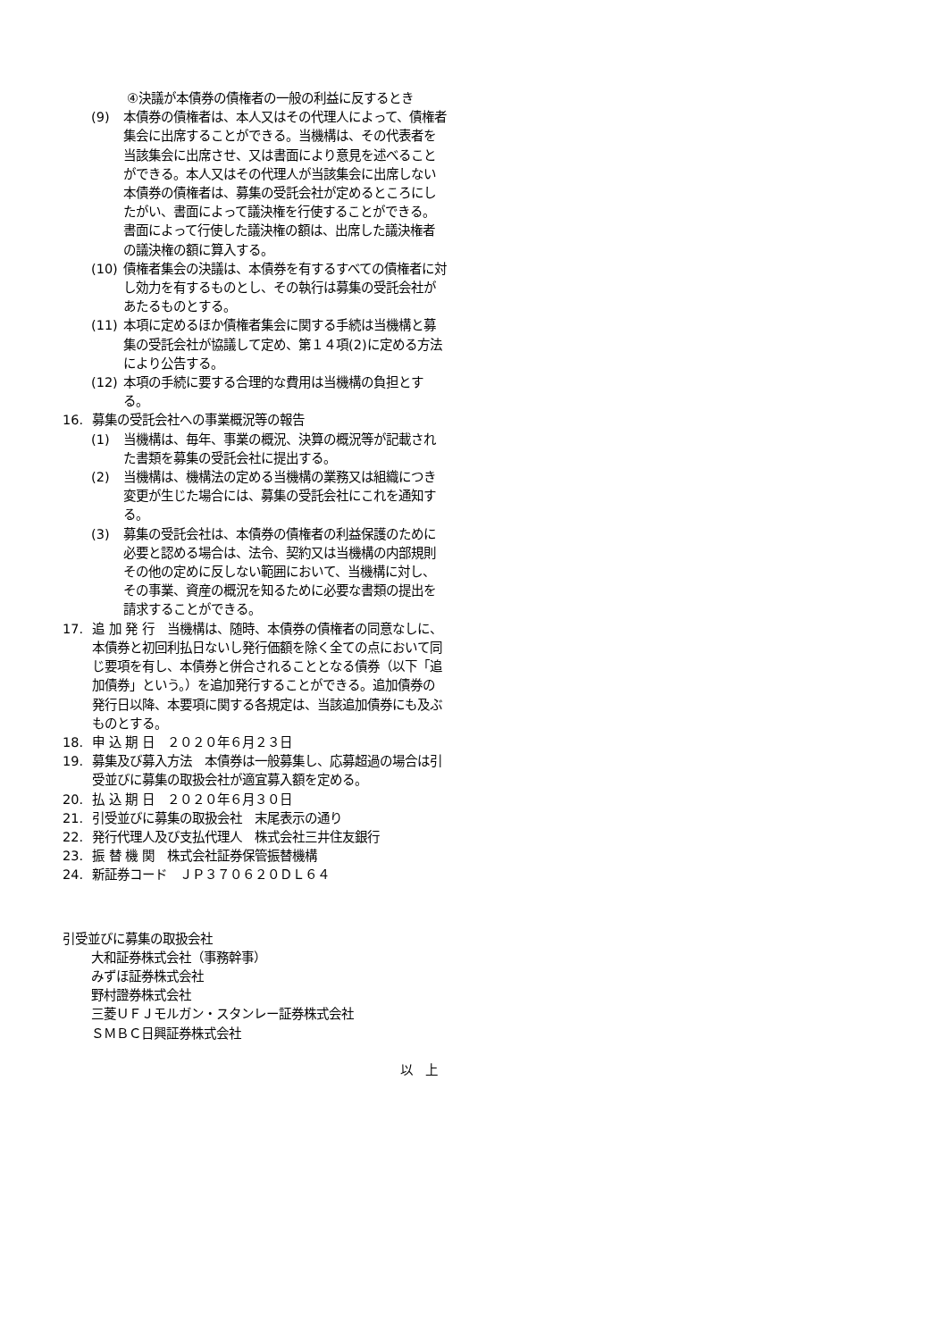④決議が本債券の債権者の一般の利益に反するとき
(9) 本債券の債権者は、本人又はその代理人によって、債権者集会に出席することができる。当機構は、その代表者を当該集会に出席させ、又は書面により意見を述べることができる。本人又はその代理人が当該集会に出席しない本債券の債権者は、募集の受託会社が定めるところにしたがい、書面によって議決権を行使することができる。書面によって行使した議決権の額は、出席した議決権者の議決権の額に算入する。
(10) 債権者集会の決議は、本債券を有するすべての債権者に対し効力を有するものとし、その執行は募集の受託会社があたるものとする。
(11) 本項に定めるほか債権者集会に関する手続は当機構と募集の受託会社が協議して定め、第１４項(2)に定める方法により公告する。
(12) 本項の手続に要する合理的な費用は当機構の負担とする。
16. 募集の受託会社への事業概況等の報告
(1) 当機構は、毎年、事業の概況、決算の概況等が記載された書類を募集の受託会社に提出する。
(2) 当機構は、機構法の定める当機構の業務又は組織につき変更が生じた場合には、募集の受託会社にこれを通知する。
(3) 募集の受託会社は、本債券の債権者の利益保護のために必要と認める場合は、法令、契約又は当機構の内部規則その他の定めに反しない範囲において、当機構に対し、その事業、資産の概況を知るために必要な書類の提出を請求することができる。
17. 追 加 発 行　当機構は、随時、本債券の債権者の同意なしに、本債券と初回利払日ないし発行価額を除く全ての点において同じ要項を有し、本債券と併合されることとなる債券（以下「追加債券」という。）を追加発行することができる。追加債券の発行日以降、本要項に関する各規定は、当該追加債券にも及ぶものとする。
18. 申 込 期 日　２０２０年６月２３日
19. 募集及び募入方法　本債券は一般募集し、応募超過の場合は引受並びに募集の取扱会社が適宜募入額を定める。
20. 払 込 期 日　２０２０年６月３０日
21. 引受並びに募集の取扱会社　末尾表示の通り
22. 発行代理人及び支払代理人　株式会社三井住友銀行
23. 振 替 機 関　株式会社証券保管振替機構
24. 新証券コード　ＪＰ３７０６２０ＤＬ６４
引受並びに募集の取扱会社
大和証券株式会社（事務幹事）
みずほ証券株式会社
野村證券株式会社
三菱ＵＦＪモルガン・スタンレー証券株式会社
ＳＭＢＣ日興証券株式会社
以　上